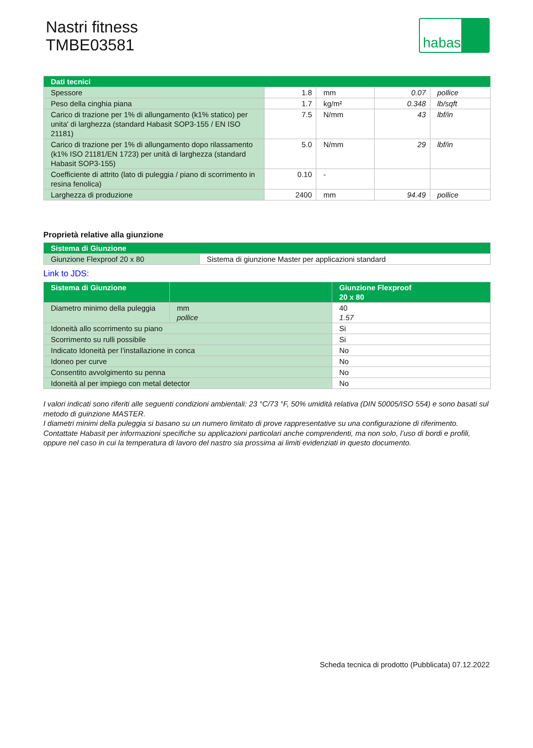Nastri fitness
TMBE03581
habasit
| Dati tecnici | | | | |
| --- | --- | --- | --- | --- |
| Spessore | 1.8 | mm | 0.07 | pollice |
| Peso della cinghia piana | 1.7 | kg/m² | 0.348 | lb/sqft |
| Carico di trazione per 1% di allungamento (k1% statico) per unita' di larghezza (standard Habasit SOP3-155 / EN ISO 21181) | 7.5 | N/mm | 43 | lbf/in |
| Carico di trazione per 1% di allungamento dopo rilassamento (k1% ISO 21181/EN 1723) per unità di larghezza (standard Habasit SOP3-155) | 5.0 | N/mm | 29 | lbf/in |
| Coefficiente di attrito (lato di puleggia / piano di scorrimento in resina fenolica) | 0.10 | - | | |
| Larghezza di produzione | 2400 | mm | 94.49 | pollice |
Proprietà relative alla giunzione
| Sistema di Giunzione | |
| --- | --- |
| Giunzione Flexproof 20 x 80 | Sistema di giunzione Master per applicazioni standard |
Link to JDS:
| Sistema di Giunzione | | Giunzione Flexproof 20 x 80 |
| --- | --- | --- |
| Diametro minimo della puleggia | mm pollice | 40 1.57 |
| Idoneità allo scorrimento su piano | | Si |
| Scorrimento su rulli possibile | | Si |
| Indicato Idoneità per l’installazione in conca | | No |
| Idoneo per curve | | No |
| Consentito avvolgimento su penna | | No |
| Idoneità al per impiego con metal detector | | No |
I valori indicati sono riferiti alle seguenti condizioni ambientali: 23 °C/73 °F, 50% umidità relativa (DIN 50005/ISO 554) e sono basati sul metodo di guinzione MASTER.
I diametri minimi della puleggia si basano su un numero limitato di prove rappresentative su una configurazione di riferimento. Contattate Habasit per informazioni specifiche su applicazioni particolari anche comprendenti, ma non solo, l’uso di bordi e profili, oppure nel caso in cui la temperatura di lavoro del nastro sia prossima ai limiti evidenziati in questo documento.
Scheda tecnica di prodotto (Pubblicata) 07.12.2022